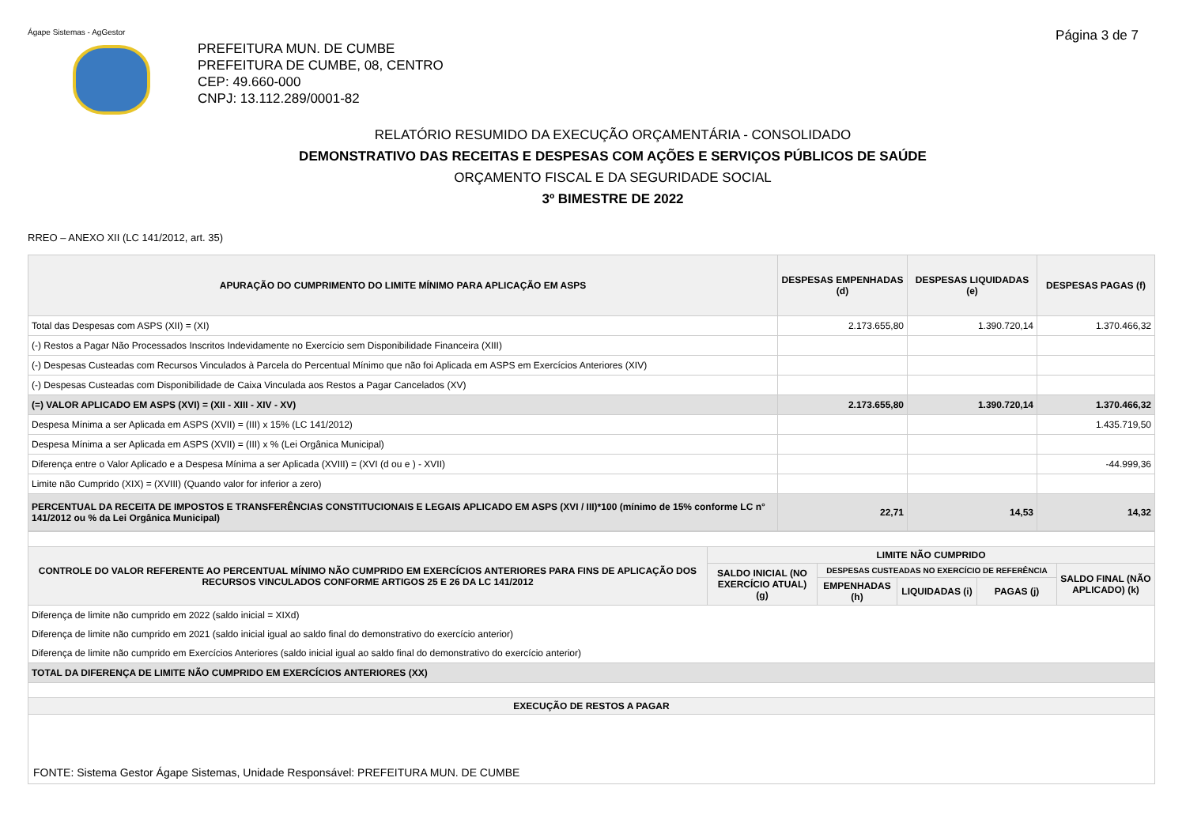Ágape Sistemas - AgGestor Página 3 de 7
PREFEITURA MUN. DE CUMBE
PREFEITURA DE CUMBE, 08, CENTRO
CEP: 49.660-000
CNPJ: 13.112.289/0001-82
RELATÓRIO RESUMIDO DA EXECUÇÃO ORÇAMENTÁRIA - CONSOLIDADO
DEMONSTRATIVO DAS RECEITAS E DESPESAS COM AÇÕES E SERVIÇOS PÚBLICOS DE SAÚDE
ORÇAMENTO FISCAL E DA SEGURIDADE SOCIAL
3º BIMESTRE DE 2022
RREO – ANEXO XII (LC 141/2012, art. 35)
| APURAÇÃO DO CUMPRIMENTO DO LIMITE MÍNIMO PARA APLICAÇÃO EM ASPS | DESPESAS EMPENHADAS (d) | DESPESAS LIQUIDADAS (e) | DESPESAS PAGAS (f) |
| --- | --- | --- | --- |
| Total das Despesas com ASPS (XII) = (XI) | 2.173.655,80 | 1.390.720,14 | 1.370.466,32 |
| (-) Restos a Pagar Não Processados Inscritos Indevidamente no Exercício sem Disponibilidade Financeira (XIII) | | | |
| (-) Despesas Custeadas com Recursos Vinculados à Parcela do Percentual Mínimo que não foi Aplicada em ASPS em Exercícios Anteriores (XIV) | | | |
| (-) Despesas Custeadas com Disponibilidade de Caixa Vinculada aos Restos a Pagar Cancelados (XV) | | | |
| (=) VALOR APLICADO EM ASPS (XVI) = (XII - XIII - XIV - XV) | 2.173.655,80 | 1.390.720,14 | 1.370.466,32 |
| Despesa Mínima a ser Aplicada em ASPS (XVII) = (III) x 15% (LC 141/2012) | | | 1.435.719,50 |
| Despesa Mínima a ser Aplicada em ASPS (XVII) = (III) x % (Lei Orgânica Municipal) | | | |
| Diferença entre o Valor Aplicado e a Despesa Mínima a ser Aplicada (XVIII) = (XVI (d ou e ) - XVII) | | | -44.999,36 |
| Limite não Cumprido (XIX) = (XVIII) (Quando valor for inferior a zero) | | | |
| PERCENTUAL DA RECEITA DE IMPOSTOS E TRANSFERÊNCIAS CONSTITUCIONAIS E LEGAIS APLICADO EM ASPS (XVI / III)*100 (mínimo de 15% conforme LC n° 141/2012 ou % da Lei Orgânica Municipal) | 22,71 | 14,53 | 14,32 |
| CONTROLE DO VALOR REFERENTE AO PERCENTUAL MÍNIMO NÃO CUMPRIDO EM EXERCÍCIOS ANTERIORES PARA FINS DE APLICAÇÃO DOS RECURSOS VINCULADOS CONFORME ARTIGOS 25 E 26 DA LC 141/2012 | LIMITE NÃO CUMPRIDO | | | | |
| --- | --- | --- | --- | --- | --- |
| | SALDO INICIAL (NO EXERCÍCIO ATUAL) (g) | DESPESAS CUSTEADAS NO EXERCÍCIO DE REFERÊNCIA | | | SALDO FINAL (NÃO APLICADO) (k) |
| | | EMPENHADAS (h) | LIQUIDADAS (i) | PAGAS (j) | |
| Diferença de limite não cumprido em 2022 (saldo inicial = XIXd) | | | | | |
| Diferença de limite não cumprido em 2021 (saldo inicial igual ao saldo final do demonstrativo do exercício anterior) | | | | | |
| Diferença de limite não cumprido em Exercícios Anteriores (saldo inicial igual ao saldo final do demonstrativo do exercício anterior) | | | | | |
| TOTAL DA DIFERENÇA DE LIMITE NÃO CUMPRIDO EM EXERCÍCIOS ANTERIORES (XX) | | | | | |
| EXECUÇÃO DE RESTOS A PAGAR | | | | | |
| FONTE: Sistema Gestor Ágape Sistemas, Unidade Responsável: PREFEITURA MUN. DE CUMBE | | | | | |